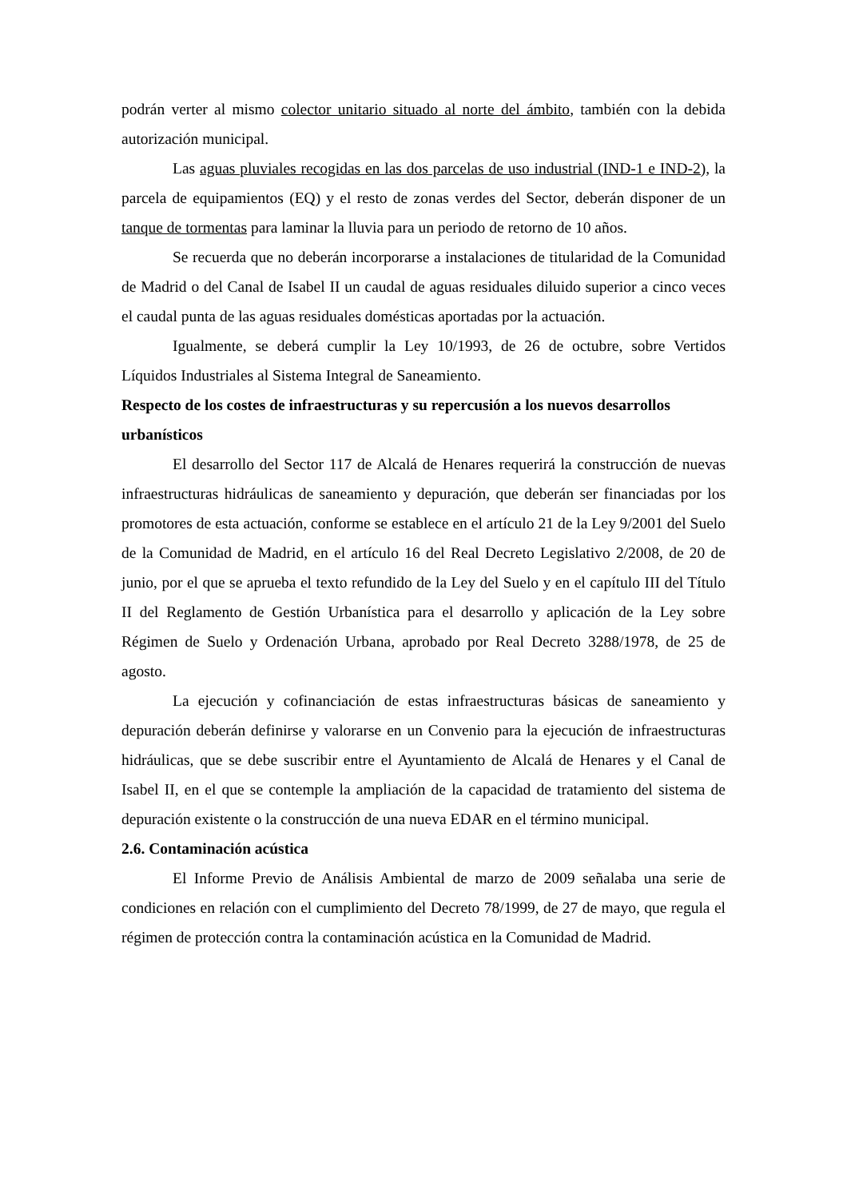podrán verter al mismo colector unitario situado al norte del ámbito, también con la debida autorización municipal.
Las aguas pluviales recogidas en las dos parcelas de uso industrial (IND-1 e IND-2), la parcela de equipamientos (EQ) y el resto de zonas verdes del Sector, deberán disponer de un tanque de tormentas para laminar la lluvia para un periodo de retorno de 10 años.
Se recuerda que no deberán incorporarse a instalaciones de titularidad de la Comunidad de Madrid o del Canal de Isabel II un caudal de aguas residuales diluido superior a cinco veces el caudal punta de las aguas residuales domésticas aportadas por la actuación.
Igualmente, se deberá cumplir la Ley 10/1993, de 26 de octubre, sobre Vertidos Líquidos Industriales al Sistema Integral de Saneamiento.
Respecto de los costes de infraestructuras y su repercusión a los nuevos desarrollos urbanísticos
El desarrollo del Sector 117 de Alcalá de Henares requerirá la construcción de nuevas infraestructuras hidráulicas de saneamiento y depuración, que deberán ser financiadas por los promotores de esta actuación, conforme se establece en el artículo 21 de la Ley 9/2001 del Suelo de la Comunidad de Madrid, en el artículo 16 del Real Decreto Legislativo 2/2008, de 20 de junio, por el que se aprueba el texto refundido de la Ley del Suelo y en el capítulo III del Título II del Reglamento de Gestión Urbanística para el desarrollo y aplicación de la Ley sobre Régimen de Suelo y Ordenación Urbana, aprobado por Real Decreto 3288/1978, de 25 de agosto.
La ejecución y cofinanciación de estas infraestructuras básicas de saneamiento y depuración deberán definirse y valorarse en un Convenio para la ejecución de infraestructuras hidráulicas, que se debe suscribir entre el Ayuntamiento de Alcalá de Henares y el Canal de Isabel II, en el que se contemple la ampliación de la capacidad de tratamiento del sistema de depuración existente o la construcción de una nueva EDAR en el término municipal.
2.6. Contaminación acústica
El Informe Previo de Análisis Ambiental de marzo de 2009 señalaba una serie de condiciones en relación con el cumplimiento del Decreto 78/1999, de 27 de mayo, que regula el régimen de protección contra la contaminación acústica en la Comunidad de Madrid.